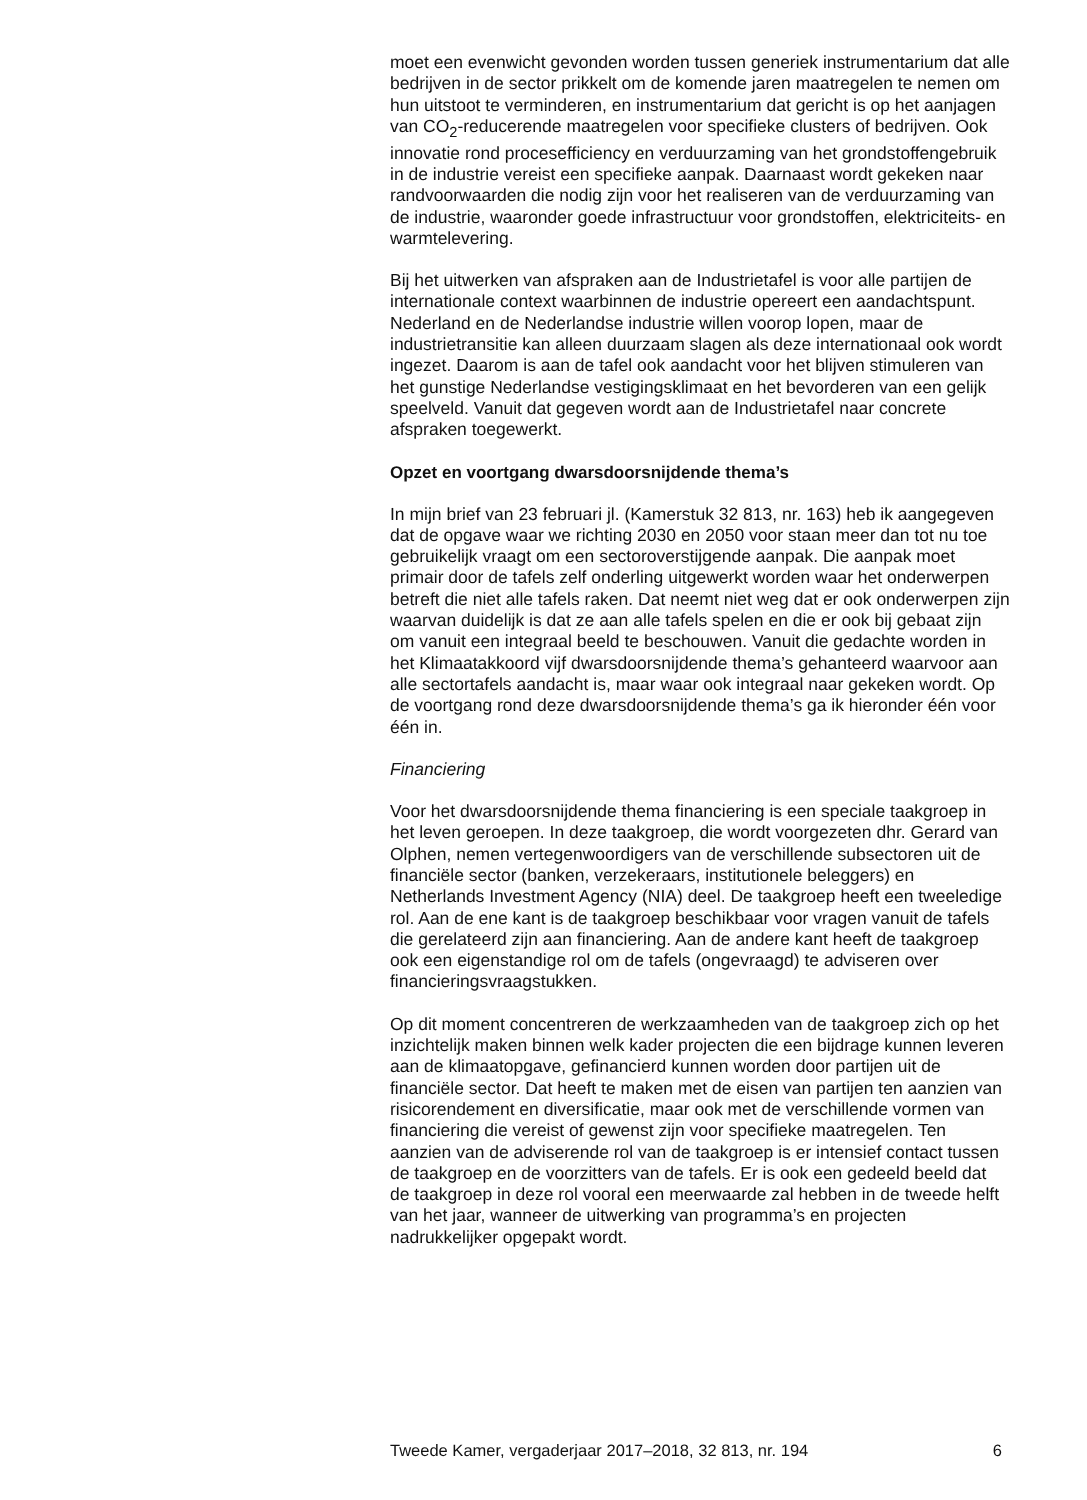moet een evenwicht gevonden worden tussen generiek instrumentarium dat alle bedrijven in de sector prikkelt om de komende jaren maatregelen te nemen om hun uitstoot te verminderen, en instrumentarium dat gericht is op het aanjagen van CO<sub>2</sub>-reducerende maatregelen voor specifieke clusters of bedrijven. Ook innovatie rond procesefficiency en verduurzaming van het grondstoffengebruik in de industrie vereist een specifieke aanpak. Daarnaast wordt gekeken naar randvoorwaarden die nodig zijn voor het realiseren van de verduurzaming van de industrie, waaronder goede infrastructuur voor grondstoffen, elektriciteits- en warmtelevering.
Bij het uitwerken van afspraken aan de Industrietafel is voor alle partijen de internationale context waarbinnen de industrie opereert een aandachtspunt. Nederland en de Nederlandse industrie willen voorop lopen, maar de industrietransitie kan alleen duurzaam slagen als deze internationaal ook wordt ingezet. Daarom is aan de tafel ook aandacht voor het blijven stimuleren van het gunstige Nederlandse vestigingsklimaat en het bevorderen van een gelijk speelveld. Vanuit dat gegeven wordt aan de Industrietafel naar concrete afspraken toegewerkt.
Opzet en voortgang dwarsdoorsnijdende thema’s
In mijn brief van 23 februari jl. (Kamerstuk 32 813, nr. 163) heb ik aangegeven dat de opgave waar we richting 2030 en 2050 voor staan meer dan tot nu toe gebruikelijk vraagt om een sectoroverstijgende aanpak. Die aanpak moet primair door de tafels zelf onderling uitgewerkt worden waar het onderwerpen betreft die niet alle tafels raken. Dat neemt niet weg dat er ook onderwerpen zijn waarvan duidelijk is dat ze aan alle tafels spelen en die er ook bij gebaat zijn om vanuit een integraal beeld te beschouwen. Vanuit die gedachte worden in het Klimaatakkoord vijf dwarsdoorsnijdende thema’s gehanteerd waarvoor aan alle sectortafels aandacht is, maar waar ook integraal naar gekeken wordt. Op de voortgang rond deze dwarsdoorsnijdende thema’s ga ik hieronder één voor één in.
Financiering
Voor het dwarsdoorsnijdende thema financiering is een speciale taakgroep in het leven geroepen. In deze taakgroep, die wordt voorgezeten dhr. Gerard van Olphen, nemen vertegenwoordigers van de verschillende subsectoren uit de financiële sector (banken, verzekeraars, institutionele beleggers) en Netherlands Investment Agency (NIA) deel. De taakgroep heeft een tweeledige rol. Aan de ene kant is de taakgroep beschikbaar voor vragen vanuit de tafels die gerelateerd zijn aan financiering. Aan de andere kant heeft de taakgroep ook een eigenstandige rol om de tafels (ongevraagd) te adviseren over financieringsvraagstukken.
Op dit moment concentreren de werkzaamheden van de taakgroep zich op het inzichtelijk maken binnen welk kader projecten die een bijdrage kunnen leveren aan de klimaatopgave, gefinancierd kunnen worden door partijen uit de financiële sector. Dat heeft te maken met de eisen van partijen ten aanzien van risicorendement en diversificatie, maar ook met de verschillende vormen van financiering die vereist of gewenst zijn voor specifieke maatregelen. Ten aanzien van de adviserende rol van de taakgroep is er intensief contact tussen de taakgroep en de voorzitters van de tafels. Er is ook een gedeeld beeld dat de taakgroep in deze rol vooral een meerwaarde zal hebben in de tweede helft van het jaar, wanneer de uitwerking van programma’s en projecten nadrukkelijker opgepakt wordt.
Tweede Kamer, vergaderjaar 2017–2018, 32 813, nr. 194 6